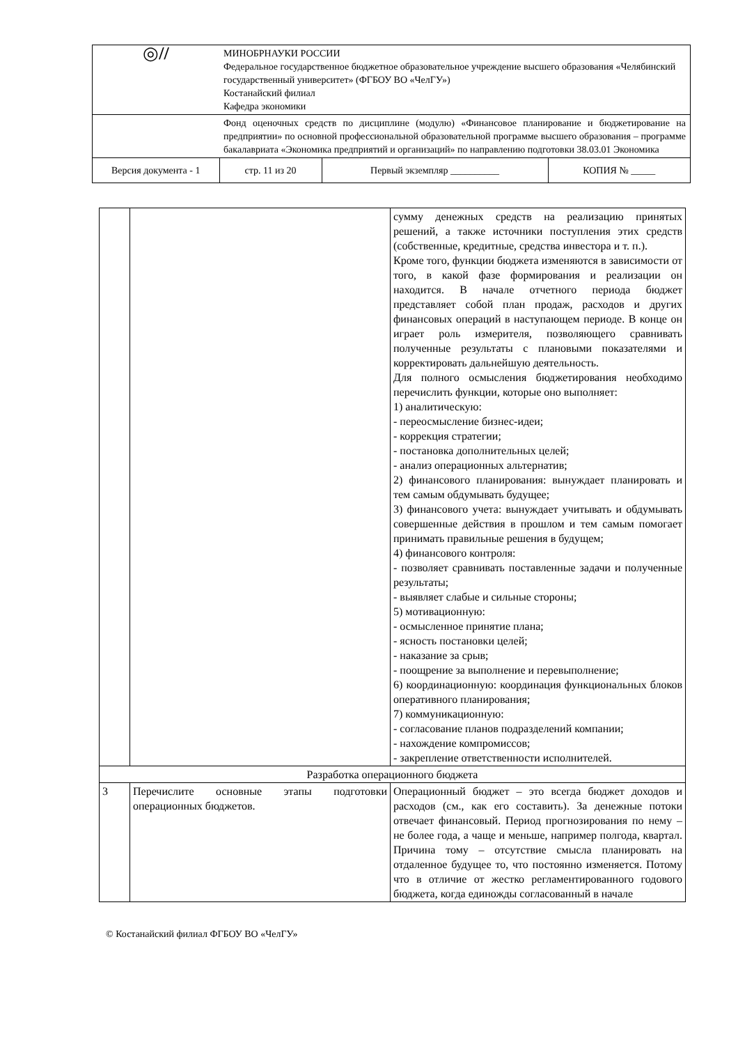| ◎ // | МИНОБРНАУКИ РОССИИ Федеральное государственное бюджетное образовательное учреждение высшего образования «Челябинский государственный университет» (ФГБОУ ВО «ЧелГУ») Костанайский филиал Кафедра экономики | | | |
| | Фонд оценочных средств по дисциплине (модулю) «Финансовое планирование и бюджетирование на предприятии» по основной профессиональной образовательной программе высшего образования – программе бакалавриата «Экономика предприятий и организаций» по направлению подготовки 38.03.01 Экономика | | | |
| Версия документа - 1 | | стр. 11 из 20 | Первый экземпляр __________ | КОПИЯ № _____ |
| | | сумму денежных средств на реализацию принятых решений, а также источники поступления этих средств (собственные, кредитные, средства инвестора и т. п.). Кроме того, функции бюджета изменяются в зависимости от того, в какой фазе формирования и реализации он находится. В начале отчетного периода бюджет представляет собой план продаж, расходов и других финансовых операций в наступающем периоде. В конце он играет роль измерителя, позволяющего сравнивать полученные результаты с плановыми показателями и корректировать дальнейшую деятельность. Для полного осмысления бюджетирования необходимо перечислить функции, которые оно выполняет: 1) аналитическую: - переосмысление бизнес-идеи; - коррекция стратегии; - постановка дополнительных целей; - анализ операционных альтернатив; 2) финансового планирования: вынуждает планировать и тем самым обдумывать будущее; 3) финансового учета: вынуждает учитывать и обдумывать совершенные действия в прошлом и тем самым помогает принимать правильные решения в будущем; 4) финансового контроля: - позволяет сравнивать поставленные задачи и полученные результаты; - выявляет слабые и сильные стороны; 5) мотивационную: - осмысленное принятие плана; - ясность постановки целей; - наказание за срыв; - поощрение за выполнение и перевыполнение; 6) координационную: координация функциональных блоков оперативного планирования; 7) коммуникационную: - согласование планов подразделений компании; - нахождение компромиссов; - закрепление ответственности исполнителей. |
| Разработка операционного бюджета | | |
| 3 | Перечислите основные этапы подготовки операционных бюджетов. | Операционный бюджет – это всегда бюджет доходов и расходов (см., как его составить). За денежные потоки отвечает финансовый. Период прогнозирования по нему – не более года, а чаще и меньше, например полгода, квартал. Причина тому – отсутствие смысла планировать на отдаленное будущее то, что постоянно изменяется. Потому что в отличие от жестко регламентированного годового бюджета, когда единожды согласованный в начале |
© Костанайский филиал ФГБОУ ВО «ЧелГУ»